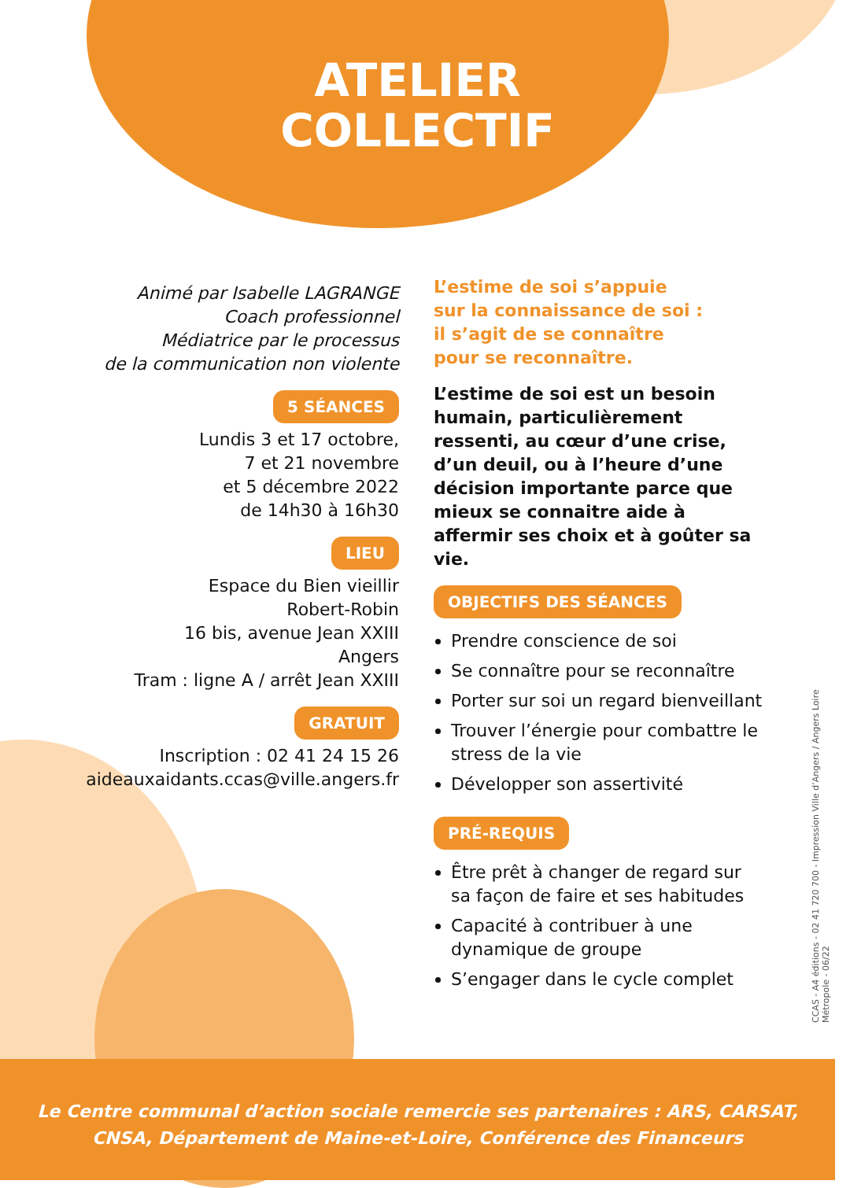ATELIER
COLLECTIF
Animé par Isabelle LAGRANGE
Coach professionnel
Médiatrice par le processus
de la communication non violente
5 SÉANCES
Lundis 3 et 17 octobre,
7 et 21 novembre
et 5 décembre 2022
de 14h30 à 16h30
LIEU
Espace du Bien vieillir
Robert-Robin
16 bis, avenue Jean XXIII
Angers
Tram : ligne A / arrêt Jean XXIII
GRATUIT
Inscription : 02 41 24 15 26
aideauxaidants.ccas@ville.angers.fr
L’estime de soi s’appuie
sur la connaissance de soi :
il s’agit de se connaître
pour se reconnaître.
L’estime de soi est un besoin humain, particulièrement ressenti, au cœur d’une crise, d’un deuil, ou à l’heure d’une décision importante parce que mieux se connaitre aide à affermir ses choix et à goûter sa vie.
OBJECTIFS DES SÉANCES
Prendre conscience de soi
Se connaître pour se reconnaître
Porter sur soi un regard bienveillant
Trouver l’énergie pour combattre le stress de la vie
Développer son assertivité
PRÉ-REQUIS
Être prêt à changer de regard sur sa façon de faire et ses habitudes
Capacité à contribuer à une dynamique de groupe
S’engager dans le cycle complet
CCAS - A4 éditions - 02 41 720 700 - Impression Ville d’Angers / Angers Loire Métropole - 06/22
Le Centre communal d’action sociale remercie ses partenaires : ARS, CARSAT,
CNSA, Département de Maine-et-Loire, Conférence des Financeurs